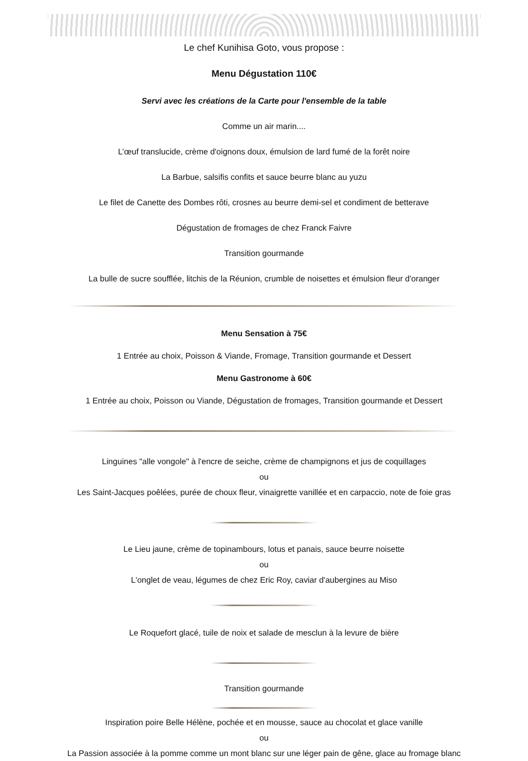Le chef Kunihisa Goto, vous propose :
Menu Dégustation 110€
Servi avec les créations de la Carte pour l'ensemble de la table
Comme un air marin....
L’œuf translucide, crème d'oignons doux, émulsion de lard fumé de la forêt noire
La Barbue, salsifis confits et sauce beurre blanc au yuzu
Le filet de Canette des Dombes rôti, crosnes au beurre demi-sel et condiment de betterave
Dégustation de fromages de chez Franck Faivre
Transition gourmande
La bulle de sucre soufflée, litchis de la Réunion, crumble de noisettes et émulsion fleur d'oranger
Menu Sensation à 75€
1 Entrée au choix, Poisson & Viande, Fromage, Transition gourmande et Dessert
Menu Gastronome à 60€
1 Entrée au choix, Poisson ou Viande, Dégustation de fromages, Transition gourmande et Dessert
Linguines "alle vongole" à l'encre de seiche, crème de champignons et jus de coquillages
ou
Les Saint-Jacques poêlées, purée de choux fleur, vinaigrette vanillée et en carpaccio, note de foie gras
Le Lieu jaune, crème de topinambours, lotus et panais, sauce beurre noisette
ou
L'onglet de veau, légumes de chez Eric Roy, caviar d'aubergines au Miso
Le Roquefort glacé, tuile de noix et salade de mesclun à la levure de bière
Transition gourmande
Inspiration poire Belle Hélène, pochée et en mousse, sauce au chocolat et glace vanille
ou
La Passion associée à la pomme comme un mont blanc sur une léger pain de gêne, glace au fromage blanc